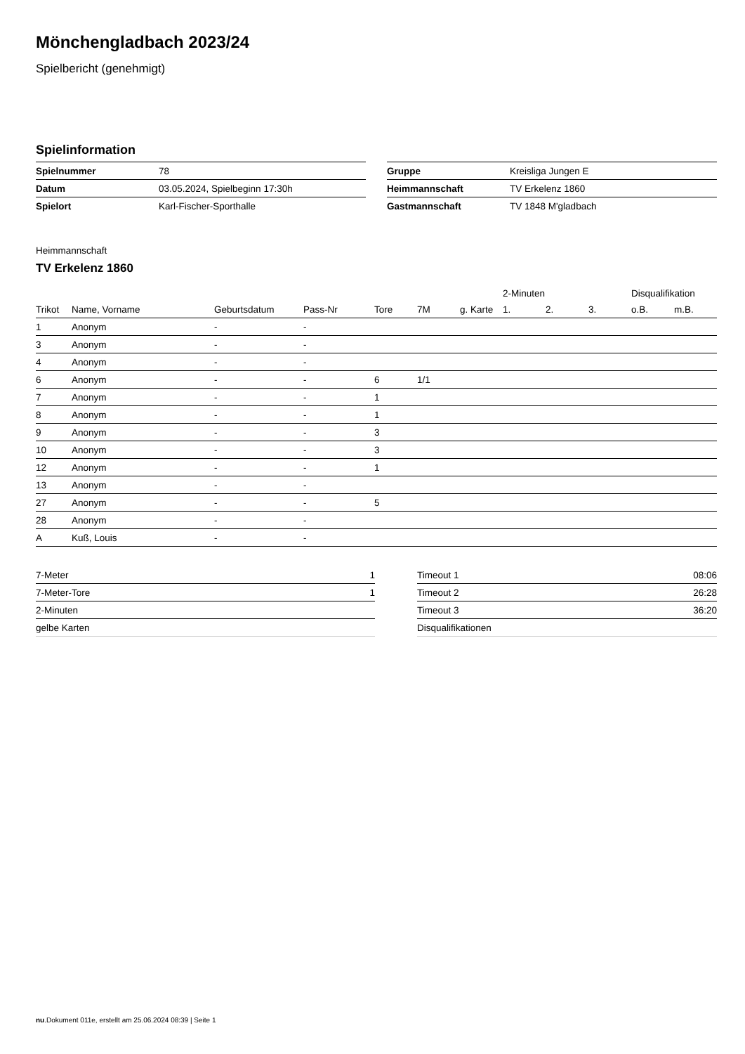Mönchengladbach 2023/24
Spielbericht (genehmigt)
Spielinformation
| Spielnummer | 78 |
| Datum | 03.05.2024, Spielbeginn 17:30h |
| Spielort | Karl-Fischer-Sporthalle |
| Gruppe | Kreisliga Jungen E |
| Heimmannschaft | TV Erkelenz 1860 |
| Gastmannschaft | TV 1848 M'gladbach |
Heimmannschaft
TV Erkelenz 1860
| | | | | | | | 2-Minuten | | | Disqualifikation | |
| --- | --- | --- | --- | --- | --- | --- | --- | --- | --- | --- | --- |
| Trikot | Name, Vorname | Geburtsdatum | Pass-Nr | Tore | 7M | g. Karte | 1. | 2. | 3. | o.B. | m.B. |
| 1 | Anonym | - | - | | | | | | | | |
| 3 | Anonym | - | - | | | | | | | | |
| 4 | Anonym | - | - | | | | | | | | |
| 6 | Anonym | - | - | 6 | 1/1 | | | | | | |
| 7 | Anonym | - | - | 1 | | | | | | | |
| 8 | Anonym | - | - | 1 | | | | | | | |
| 9 | Anonym | - | - | 3 | | | | | | | |
| 10 | Anonym | - | - | 3 | | | | | | | |
| 12 | Anonym | - | - | 1 | | | | | | | |
| 13 | Anonym | - | - | | | | | | | | |
| 27 | Anonym | - | - | 5 | | | | | | | |
| 28 | Anonym | - | - | | | | | | | | |
| A | Kuß, Louis | - | - | | | | | | | | |
| 7-Meter | 1 |
| 7-Meter-Tore | 1 |
| 2-Minuten | |
| gelbe Karten | |
| Timeout 1 | 08:06 |
| Timeout 2 | 26:28 |
| Timeout 3 | 36:20 |
| Disqualifikationen | |
nu.Dokument 011e, erstellt am 25.06.2024 08:39 | Seite 1